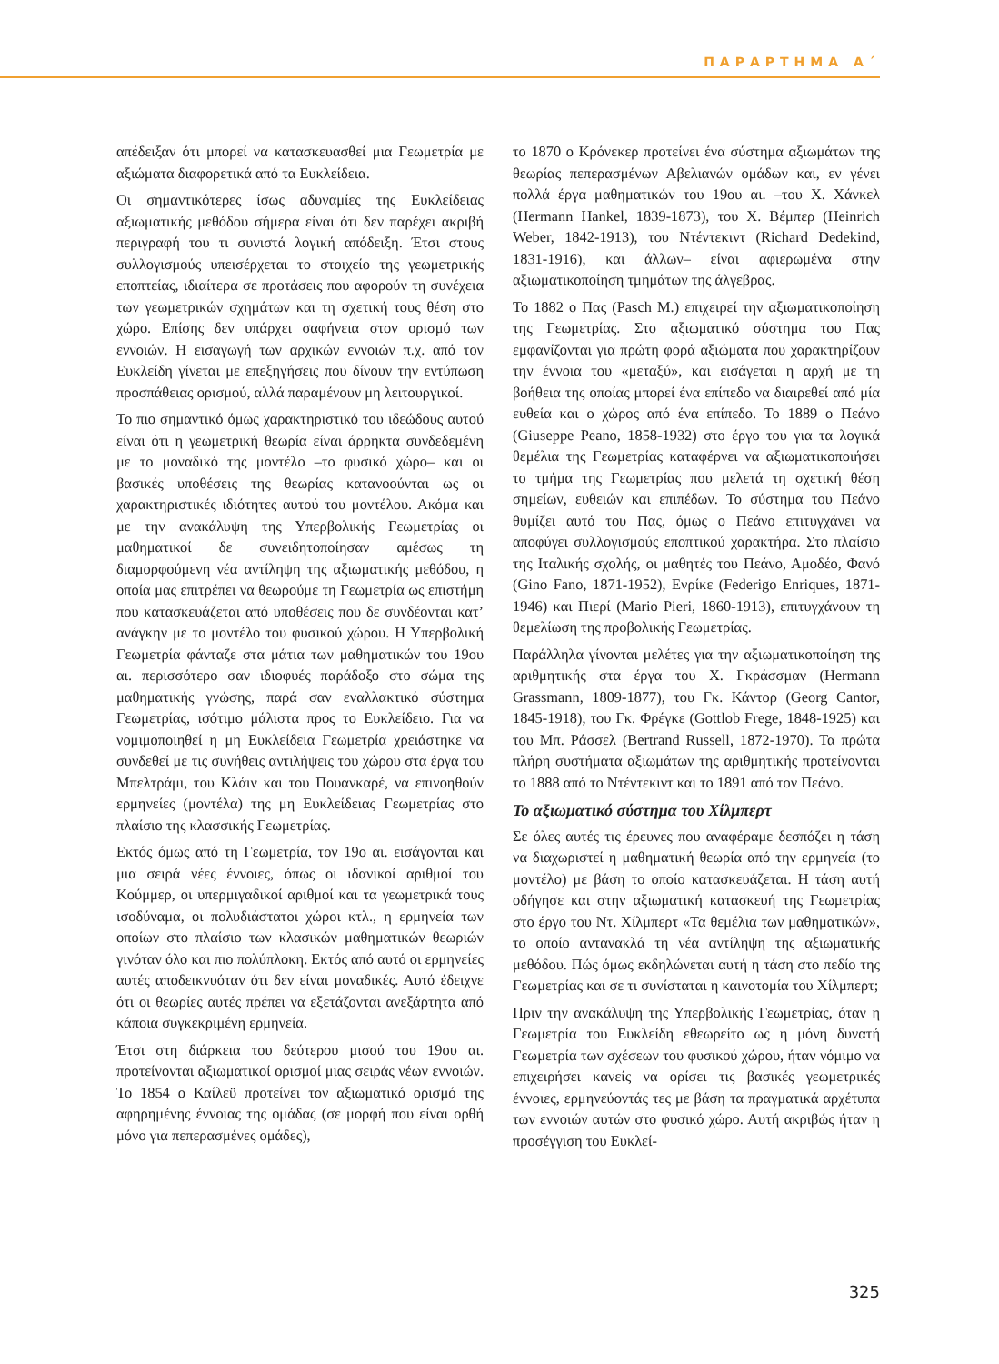ΠΑΡΑΡΤΗΜΑ Α΄
απέδειξαν ότι μπορεί να κατασκευασθεί μια Γεωμετρία με αξιώματα διαφορετικά από τα Ευκλείδεια.
Οι σημαντικότερες ίσως αδυναμίες της Ευκλείδειας αξιωματικής μεθόδου σήμερα είναι ότι δεν παρέχει ακριβή περιγραφή του τι συνιστά λογική απόδειξη. Έτσι στους συλλογισμούς υπεισέρχεται το στοιχείο της γεωμετρικής εποπτείας, ιδιαίτερα σε προτάσεις που αφορούν τη συνέχεια των γεωμετρικών σχημάτων και τη σχετική τους θέση στο χώρο. Επίσης δεν υπάρχει σαφήνεια στον ορισμό των εννοιών. Η εισαγωγή των αρχικών εννοιών π.χ. από τον Ευκλείδη γίνεται με επεξηγήσεις που δίνουν την εντύπωση προσπάθειας ορισμού, αλλά παραμένουν μη λειτουργικοί.
Το πιο σημαντικό όμως χαρακτηριστικό του ιδεώδους αυτού είναι ότι η γεωμετρική θεωρία είναι άρρηκτα συνδεδεμένη με το μοναδικό της μοντέλο –το φυσικό χώρο– και οι βασικές υποθέσεις της θεωρίας κατανοούνται ως οι χαρακτηριστικές ιδιότητες αυτού του μοντέλου. Ακόμα και με την ανακάλυψη της Υπερβολικής Γεωμετρίας οι μαθηματικοί δε συνειδητοποίησαν αμέσως τη διαμορφούμενη νέα αντίληψη της αξιωματικής μεθόδου, η οποία μας επιτρέπει να θεωρούμε τη Γεωμετρία ως επιστήμη που κατασκευάζεται από υποθέσεις που δε συνδέονται κατ’ ανάγκην με το μοντέλο του φυσικού χώρου. Η Υπερβολική Γεωμετρία φάνταζε στα μάτια των μαθηματικών του 19ου αι. περισσότερο σαν ιδιοφυές παράδοξο στο σώμα της μαθηματικής γνώσης, παρά σαν εναλλακτικό σύστημα Γεωμετρίας, ισότιμο μάλιστα προς το Ευκλείδειο. Για να νομιμοποιηθεί η μη Ευκλείδεια Γεωμετρία χρειάστηκε να συνδεθεί με τις συνήθεις αντιλήψεις του χώρου στα έργα του Μπελτράμι, του Κλάιν και του Πουανκαρέ, να επινοηθούν ερμηνείες (μοντέλα) της μη Ευκλείδειας Γεωμετρίας στο πλαίσιο της κλασσικής Γεωμετρίας.
Εκτός όμως από τη Γεωμετρία, τον 19ο αι. εισάγονται και μια σειρά νέες έννοιες, όπως οι ιδανικοί αριθμοί του Κούμμερ, οι υπερμιγαδικοί αριθμοί και τα γεωμετρικά τους ισοδύναμα, οι πολυδιάστατοι χώροι κτλ., η ερμηνεία των οποίων στο πλαίσιο των κλασικών μαθηματικών θεωριών γινόταν όλο και πιο πολύπλοκη. Εκτός από αυτό οι ερμηνείες αυτές αποδεικνυόταν ότι δεν είναι μοναδικές. Αυτό έδειχνε ότι οι θεωρίες αυτές πρέπει να εξετάζονται ανεξάρτητα από κάποια συγκεκριμένη ερμηνεία.
Έτσι στη διάρκεια του δεύτερου μισού του 19ου αι. προτείνονται αξιωματικοί ορισμοί μιας σειράς νέων εννοιών. Το 1854 ο Καίλεϋ προτείνει τον αξιωματικό ορισμό της αφηρημένης έννοιας της ομάδας (σε μορφή που είναι ορθή μόνο για πεπερασμένες ομάδες),
το 1870 ο Κρόνεκερ προτείνει ένα σύστημα αξιωμάτων της θεωρίας πεπερασμένων Αβελιανών ομάδων και, εν γένει πολλά έργα μαθηματικών του 19ου αι. –του Χ. Χάνκελ (Hermann Hankel, 1839-1873), του Χ. Βέμπερ (Heinrich Weber, 1842-1913), του Ντέντεκιντ (Richard Dedekind, 1831-1916), και άλλων– είναι αφιερωμένα στην αξιωματικοποίηση τμημάτων της άλγεβρας.
Το 1882 ο Πας (Pasch M.) επιχειρεί την αξιωματικοποίηση της Γεωμετρίας. Στο αξιωματικό σύστημα του Πας εμφανίζονται για πρώτη φορά αξιώματα που χαρακτηρίζουν την έννοια του «μεταξύ», και εισάγεται η αρχή με τη βοήθεια της οποίας μπορεί ένα επίπεδο να διαιρεθεί από μία ευθεία και ο χώρος από ένα επίπεδο. Το 1889 ο Πεάνο (Giuseppe Peano, 1858-1932) στο έργο του για τα λογικά θεμέλια της Γεωμετρίας καταφέρνει να αξιωματικοποιήσει το τμήμα της Γεωμετρίας που μελετά τη σχετική θέση σημείων, ευθειών και επιπέδων. Το σύστημα του Πεάνο θυμίζει αυτό του Πας, όμως ο Πεάνο επιτυγχάνει να αποφύγει συλλογισμούς εποπτικού χαρακτήρα. Στο πλαίσιο της Ιταλικής σχολής, οι μαθητές του Πεάνο, Αμοδέο, Φανό (Gino Fano, 1871-1952), Ενρίκε (Federigo Enriques, 1871-1946) και Πιερί (Mario Pieri, 1860-1913), επιτυγχάνουν τη θεμελίωση της προβολικής Γεωμετρίας.
Παράλληλα γίνονται μελέτες για την αξιωματικοποίηση της αριθμητικής στα έργα του Χ. Γκράσσμαν (Hermann Grassmann, 1809-1877), του Γκ. Κάντορ (Georg Cantor, 1845-1918), του Γκ. Φρέγκε (Gottlob Frege, 1848-1925) και του Μπ. Ράσσελ (Bertrand Russell, 1872-1970). Τα πρώτα πλήρη συστήματα αξιωμάτων της αριθμητικής προτείνονται το 1888 από το Ντέντεκιντ και το 1891 από τον Πεάνο.
Το αξιωματικό σύστημα του Χίλμπερτ
Σε όλες αυτές τις έρευνες που αναφέραμε δεσπόζει η τάση να διαχωριστεί η μαθηματική θεωρία από την ερμηνεία (το μοντέλο) με βάση το οποίο κατασκευάζεται. Η τάση αυτή οδήγησε και στην αξιωματική κατασκευή της Γεωμετρίας στο έργο του Ντ. Χίλμπερτ «Τα θεμέλια των μαθηματικών», το οποίο αντανακλά τη νέα αντίληψη της αξιωματικής μεθόδου. Πώς όμως εκδηλώνεται αυτή η τάση στο πεδίο της Γεωμετρίας και σε τι συνίσταται η καινοτομία του Χίλμπερτ;
Πριν την ανακάλυψη της Υπερβολικής Γεωμετρίας, όταν η Γεωμετρία του Ευκλείδη εθεωρείτο ως η μόνη δυνατή Γεωμετρία των σχέσεων του φυσικού χώρου, ήταν νόμιμο να επιχειρήσει κανείς να ορίσει τις βασικές γεωμετρικές έννοιες, ερμηνεύοντάς τες με βάση τα πραγματικά αρχέτυπα των εννοιών αυτών στο φυσικό χώρο. Αυτή ακριβώς ήταν η προσέγγιση του Ευκλεί-
325